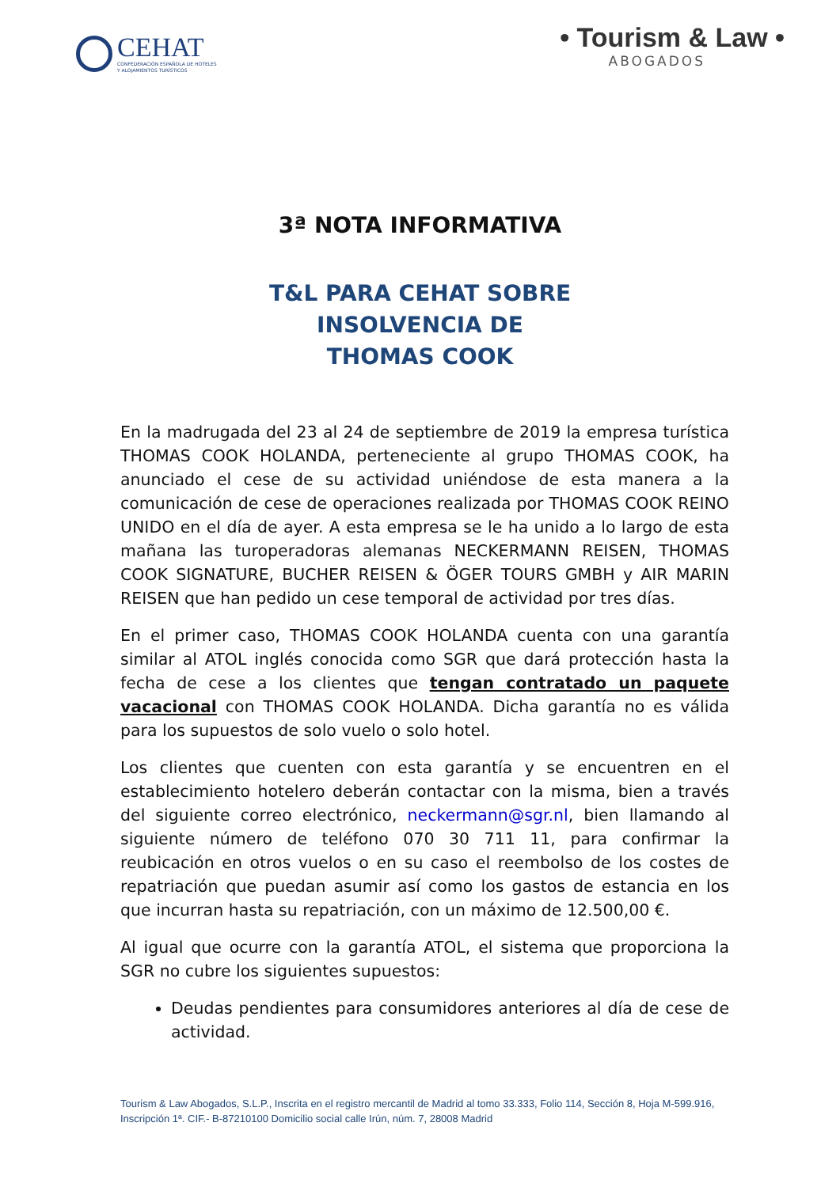CEHAT
CONFEDERACIÓN ESPAÑOLA DE HOTELES
Y ALOJAMIENTOS TURÍSTICOS
• Tourism & Law •
ABOGADOS
3ª NOTA INFORMATIVA
T&L PARA CEHAT SOBRE
INSOLVENCIA DE
THOMAS COOK
En la madrugada del 23 al 24 de septiembre de 2019 la empresa turística THOMAS COOK HOLANDA, perteneciente al grupo THOMAS COOK, ha anunciado el cese de su actividad uniéndose de esta manera a la comunicación de cese de operaciones realizada por THOMAS COOK REINO UNIDO en el día de ayer. A esta empresa se le ha unido a lo largo de esta mañana las turoperadoras alemanas NECKERMANN REISEN, THOMAS COOK SIGNATURE, BUCHER REISEN & ÖGER TOURS GMBH y AIR MARIN REISEN que han pedido un cese temporal de actividad por tres días.
En el primer caso, THOMAS COOK HOLANDA cuenta con una garantía similar al ATOL inglés conocida como SGR que dará protección hasta la fecha de cese a los clientes que tengan contratado un paquete vacacional con THOMAS COOK HOLANDA. Dicha garantía no es válida para los supuestos de solo vuelo o solo hotel.
Los clientes que cuenten con esta garantía y se encuentren en el establecimiento hotelero deberán contactar con la misma, bien a través del siguiente correo electrónico, neckermann@sgr.nl, bien llamando al siguiente número de teléfono 070 30 711 11, para confirmar la reubicación en otros vuelos o en su caso el reembolso de los costes de repatriación que puedan asumir así como los gastos de estancia en los que incurran hasta su repatriación, con un máximo de 12.500,00 €.
Al igual que ocurre con la garantía ATOL, el sistema que proporciona la SGR no cubre los siguientes supuestos:
Deudas pendientes para consumidores anteriores al día de cese de actividad.
Tourism & Law Abogados, S.L.P., Inscrita en el registro mercantil de Madrid al tomo 33.333, Folio 114, Sección 8, Hoja M-599.916, Inscripción 1ª. CIF.- B-87210100 Domicilio social calle Irún, núm. 7, 28008 Madrid